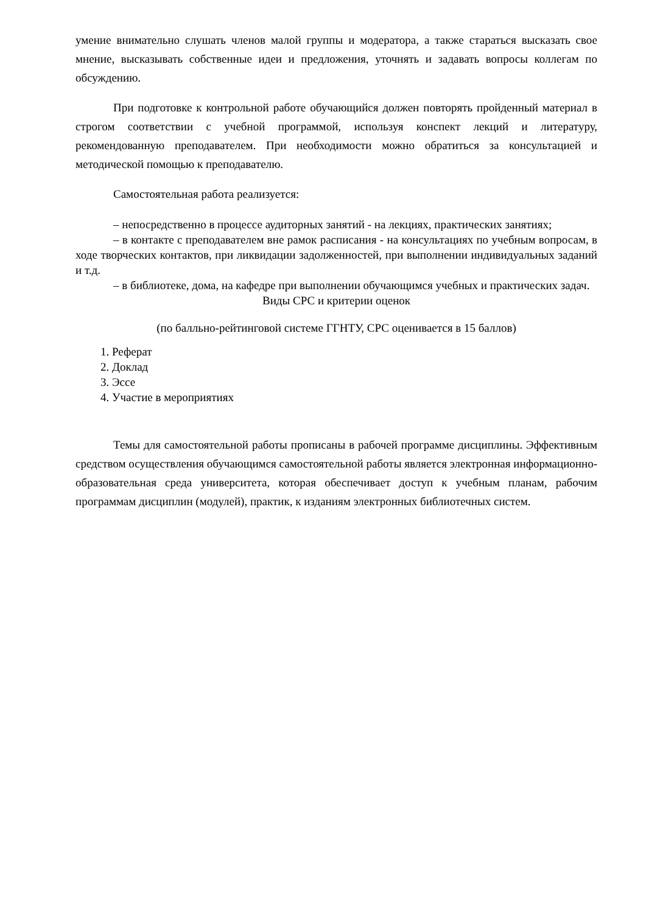умение внимательно слушать членов малой группы и модератора, а также стараться высказать свое мнение, высказывать собственные идеи и предложения, уточнять и задавать вопросы коллегам по обсуждению.
При подготовке к контрольной работе обучающийся должен повторять пройденный материал в строгом соответствии с учебной программой, используя конспект лекций и литературу, рекомендованную преподавателем. При необходимости можно обратиться за консультацией и методической помощью к преподавателю.
Самостоятельная работа реализуется:
– непосредственно в процессе аудиторных занятий - на лекциях, практических занятиях;
– в контакте с преподавателем вне рамок расписания - на консультациях по учебным вопросам, в ходе творческих контактов, при ликвидации задолженностей, при выполнении индивидуальных заданий и т.д.
– в библиотеке, дома, на кафедре при выполнении обучающимся учебных и практических задач.
Виды СРС и критерии оценок
(по балльно-рейтинговой системе ГГНТУ, СРС оценивается в 15 баллов)
1. Реферат
2. Доклад
3. Эссе
4. Участие в мероприятиях
Темы для самостоятельной работы прописаны в рабочей программе дисциплины. Эффективным средством осуществления обучающимся самостоятельной работы является электронная информационно-образовательная среда университета, которая обеспечивает доступ к учебным планам, рабочим программам дисциплин (модулей), практик, к изданиям электронных библиотечных систем.